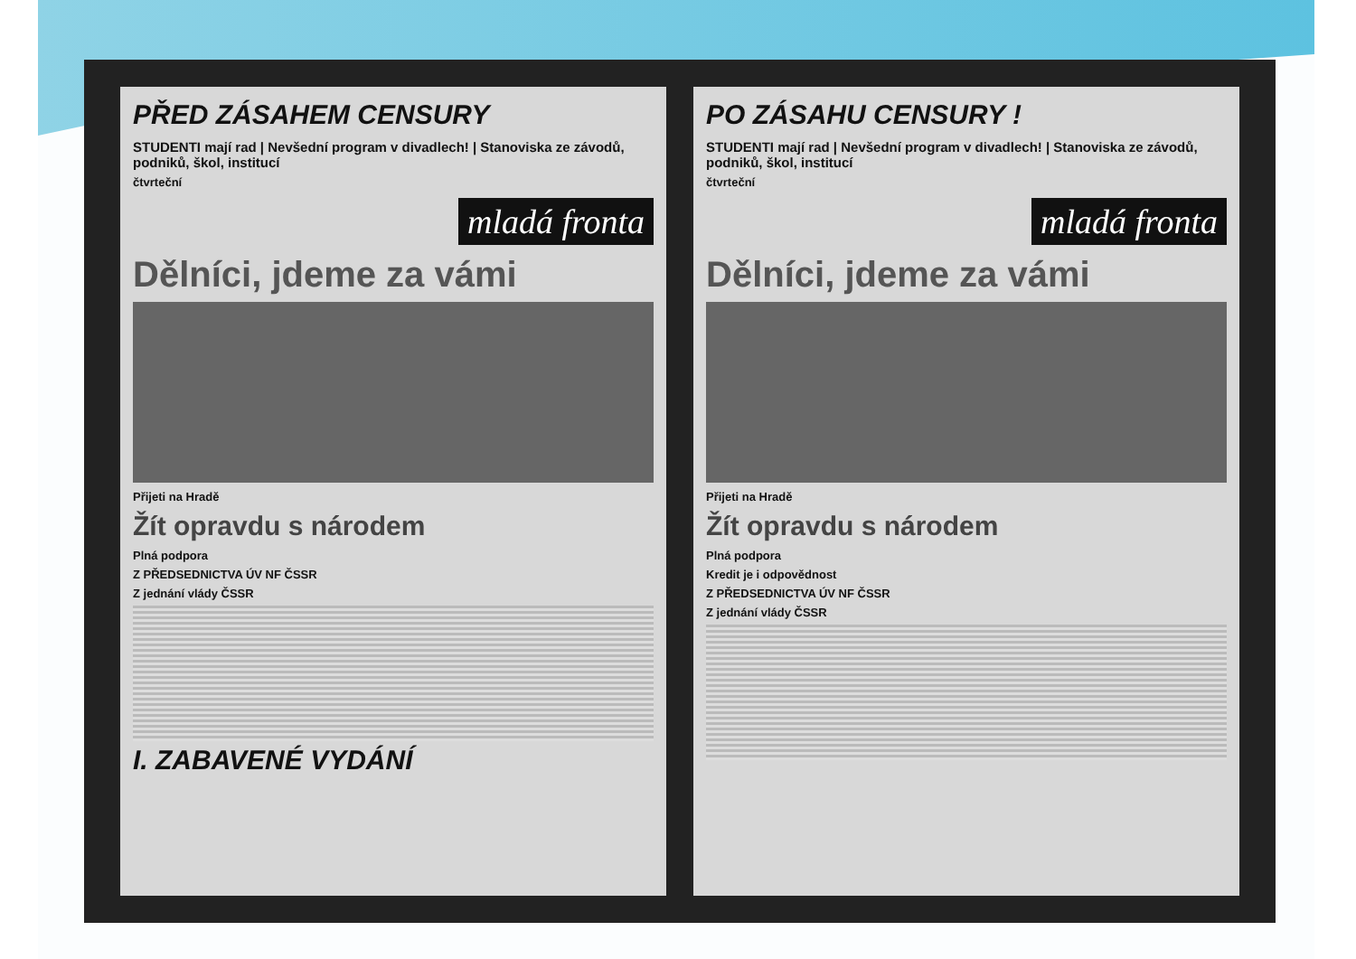PŘED ZÁSAHEM CENSURY
STUDENTI mají rad | Nevšední program v divadlech! | Stanoviska ze závodů, podniků, škol, institucí
čtvrteční
mladá fronta
Dělníci, jdeme za vámi
Přijeti na Hradě
Žít opravdu s národem
Plná podpora
Z PŘEDSEDNICTVA ÚV NF ČSSR
Z jednání vlády ČSSR
I. ZABAVENÉ VYDÁNÍ
PO ZÁSAHU CENSURY !
STUDENTI mají rad | Nevšední program v divadlech! | Stanoviska ze závodů, podniků, škol, institucí
čtvrteční
mladá fronta
Dělníci, jdeme za vámi
Přijeti na Hradě
Žít opravdu s národem
Plná podpora
Kredit je i odpovědnost
Z PŘEDSEDNICTVA ÚV NF ČSSR
Z jednání vlády ČSSR